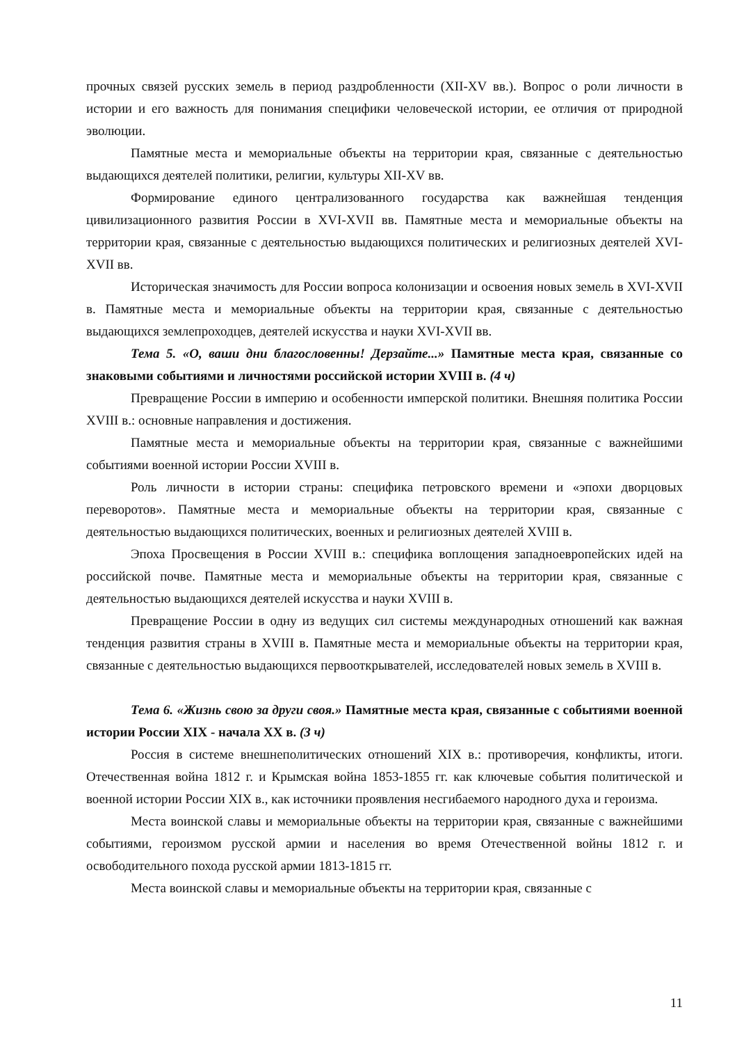прочных связей русских земель в период раздробленности (XII-XV вв.). Вопрос о роли личности в истории и его важность для понимания специфики человеческой истории, ее отличия от природной эволюции.
Памятные места и мемориальные объекты на территории края, связанные с деятельностью выдающихся деятелей политики, религии, культуры XII-XV вв.
Формирование единого централизованного государства как важнейшая тенденция цивилизационного развития России в XVI-XVII вв. Памятные места и мемориальные объекты на территории края, связанные с деятельностью выдающихся политических и религиозных деятелей XVI-XVII вв.
Историческая значимость для России вопроса колонизации и освоения новых земель в XVI-XVII в. Памятные места и мемориальные объекты на территории края, связанные с деятельностью выдающихся землепроходцев, деятелей искусства и науки XVI-XVII вв.
Тема 5. «О, ваши дни благословенны! Дерзайте...» Памятные места края, связанные со знаковыми событиями и личностями российской истории XVIII в. (4 ч)
Превращение России в империю и особенности имперской политики. Внешняя политика России XVIII в.: основные направления и достижения.
Памятные места и мемориальные объекты на территории края, связанные с важнейшими событиями военной истории России XVIII в.
Роль личности в истории страны: специфика петровского времени и «эпохи дворцовых переворотов». Памятные места и мемориальные объекты на территории края, связанные с деятельностью выдающихся политических, военных и религиозных деятелей XVIII в.
Эпоха Просвещения в России XVIII в.: специфика воплощения западноевропейских идей на российской почве. Памятные места и мемориальные объекты на территории края, связанные с деятельностью выдающихся деятелей искусства и науки XVIII в.
Превращение России в одну из ведущих сил системы международных отношений как важная тенденция развития страны в XVIII в. Памятные места и мемориальные объекты на территории края, связанные с деятельностью выдающихся первооткрывателей, исследователей новых земель в XVIII в.
Тема 6. «Жизнь свою за други своя.» Памятные места края, связанные с событиями военной истории России XIX - начала XX в. (3 ч)
Россия в системе внешнеполитических отношений XIX в.: противоречия, конфликты, итоги. Отечественная война 1812 г. и Крымская война 1853-1855 гг. как ключевые события политической и военной истории России XIX в., как источники проявления несгибаемого народного духа и героизма.
Места воинской славы и мемориальные объекты на территории края, связанные с важнейшими событиями, героизмом русской армии и населения во время Отечественной войны 1812 г. и освободительного похода русской армии 1813-1815 гг.
Места воинской славы и мемориальные объекты на территории края, связанные с
11